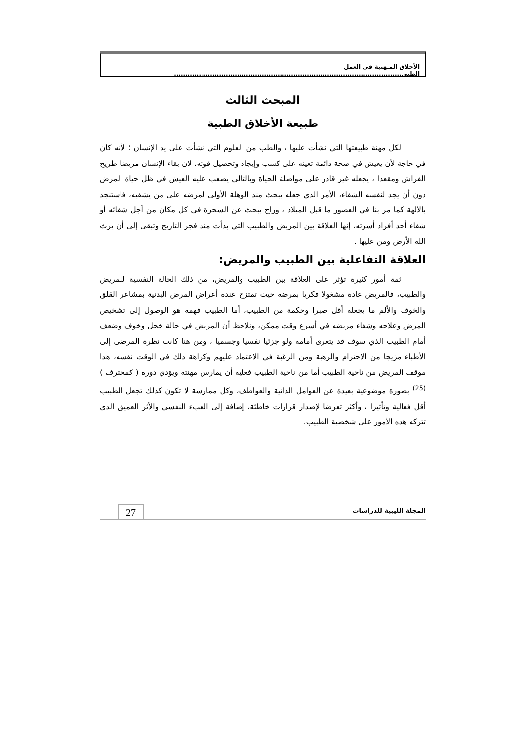الأخلاق المـهنية في العمل الطبي.....................................................................................................
المبحث الثالث
طبيعة الأخلاق الطبية
لكل مهنة طبيعتها التي نشأت عليها ، والطب من العلوم التي نشأت على يد الإنسان ؛ لأنه كان في حاجة لأن يعيش في صحة دائمة تعينه على كسب وإيجاد وتحصيل قوته، لان بقاء الإنسان مريضا طريح الفراش ومقعدا ، يجعله غير قادر على مواصلة الحياة وبالتالي يصعب عليه العيش في ظل حياة المرض دون أن يجد لنفسه الشفاء، الأمر الذي جعله يبحث منذ الوهلة الأولى لمرضه على من يشفيه، فاستنجد بالآلهة كما مر بنا في العصور ما قبل الميلاد ، وراح يبحث عن السحرة في كل مكان من أجل شفائه أو شفاء أحد أفراد أسرته، إنها العلاقة بين المريض والطبيب التي بدأت منذ فجر التاريخ وتبقى إلى أن يرث الله الأرض ومن عليها .
العلاقة التفاعلية بين الطبيب والمريض:
ثمة أمور كثيرة تؤثر على العلاقة بين الطبيب والمريض، من ذلك الحالة النفسية للمريض والطبيب، فالمريض عادة مشغولا فكريا بمرضه حيث تمتزج عنده أعراض المرض البدنية بمشاعر القلق والخوف والألم ما يجعله أقل صبرا وحكمة من الطبيب، أما الطبيب فهمه هو الوصول إلى تشخيص المرض وعلاجه وشفاء مريضه في أسرع وقت ممكن، ونلاحظ أن المريض في حالة خجل وخوف وضعف أمام الطبيب الذي سوف قد يتعرى أمامه ولو جزئيا نفسيا وجسميا ، ومن هنا كانت نظرة المرضى إلى الأطباء مزيجا من الاحترام والرهبة ومن الرغبة في الاعتماد عليهم وكراهة ذلك في الوقت نفسه، هذا موقف المريض من ناحية الطبيب أما من ناحية الطبيب فعليه أن يمارس مهنته ويؤدي دوره ( كمحترف )<sup>(25)</sup> بصورة موضوعية بعيدة عن العوامل الذاتية والعواطف، وكل ممارسة لا تكون كذلك تجعل الطبيب أقل فعالية وتأثيرا ، وأكثر تعرضا لإصدار قرارات خاطئة، إضافة إلى العبء النفسي والأثر العميق الذي تتركه هذه الأمور على شخصية الطبيب.
المجلة الليبية للدراسات 27